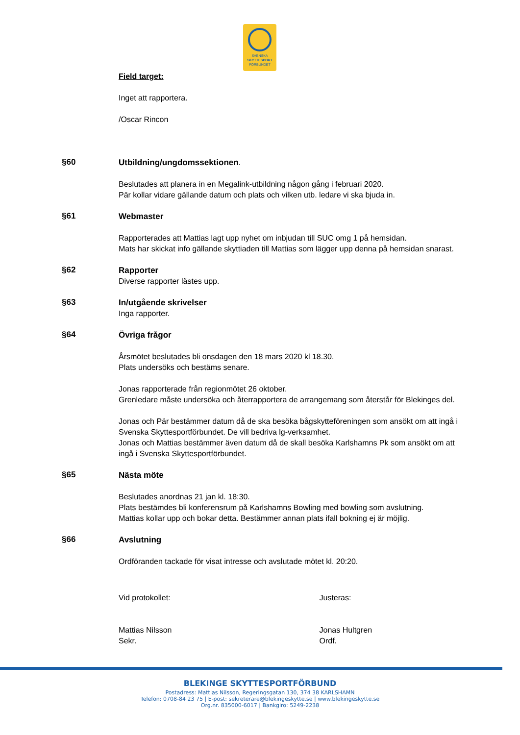SVENSKA
SKYTTESPORT
FÖRBUNDET
Field target:
Inget att rapportera.
/Oscar Rincon
§60
Utbildning/ungdomssektionen.
Beslutades att planera in en Megalink-utbildning någon gång i februari 2020.
Pär kollar vidare gällande datum och plats och vilken utb. ledare vi ska bjuda in.
§61
Webmaster
Rapporterades att Mattias lagt upp nyhet om inbjudan till SUC omg 1 på hemsidan.
Mats har skickat info gällande skyttiaden till Mattias som lägger upp denna på hemsidan snarast.
§62
Rapporter
Diverse rapporter lästes upp.
§63
In/utgående skrivelser
Inga rapporter.
§64
Övriga frågor
Årsmötet beslutades bli onsdagen den 18 mars 2020 kl 18.30.
Plats undersöks och bestäms senare.
Jonas rapporterade från regionmötet 26 oktober.
Grenledare måste undersöka och återrapportera de arrangemang som återstår för Blekinges del.
Jonas och Pär bestämmer datum då de ska besöka bågskytteföreningen som ansökt om att ingå i Svenska Skyttesportförbundet. De vill bedriva lg-verksamhet.
Jonas och Mattias bestämmer även datum då de skall besöka Karlshamns Pk som ansökt om att ingå i Svenska Skyttesportförbundet.
§65
Nästa möte
Beslutades anordnas 21 jan kl. 18:30.
Plats bestämdes bli konferensrum på Karlshamns Bowling med bowling som avslutning.
Mattias kollar upp och bokar detta. Bestämmer annan plats ifall bokning ej är möjlig.
§66
Avslutning
Ordföranden tackade för visat intresse och avslutade mötet kl. 20:20.
Vid protokollet:
Mattias Nilsson
Sekr.
Justeras:
Jonas Hultgren
Ordf.
BLEKINGE SKYTTESPORTFÖRBUND
Postadress: Mattias Nilsson, Regeringsgatan 130, 374 38 KARLSHAMN
Telefon: 0708-84 23 75 | E-post: sekreterare@blekingeskytte.se | www.blekingeskytte.se
Org.nr. 835000-6017 | Bankgiro: 5249-2238